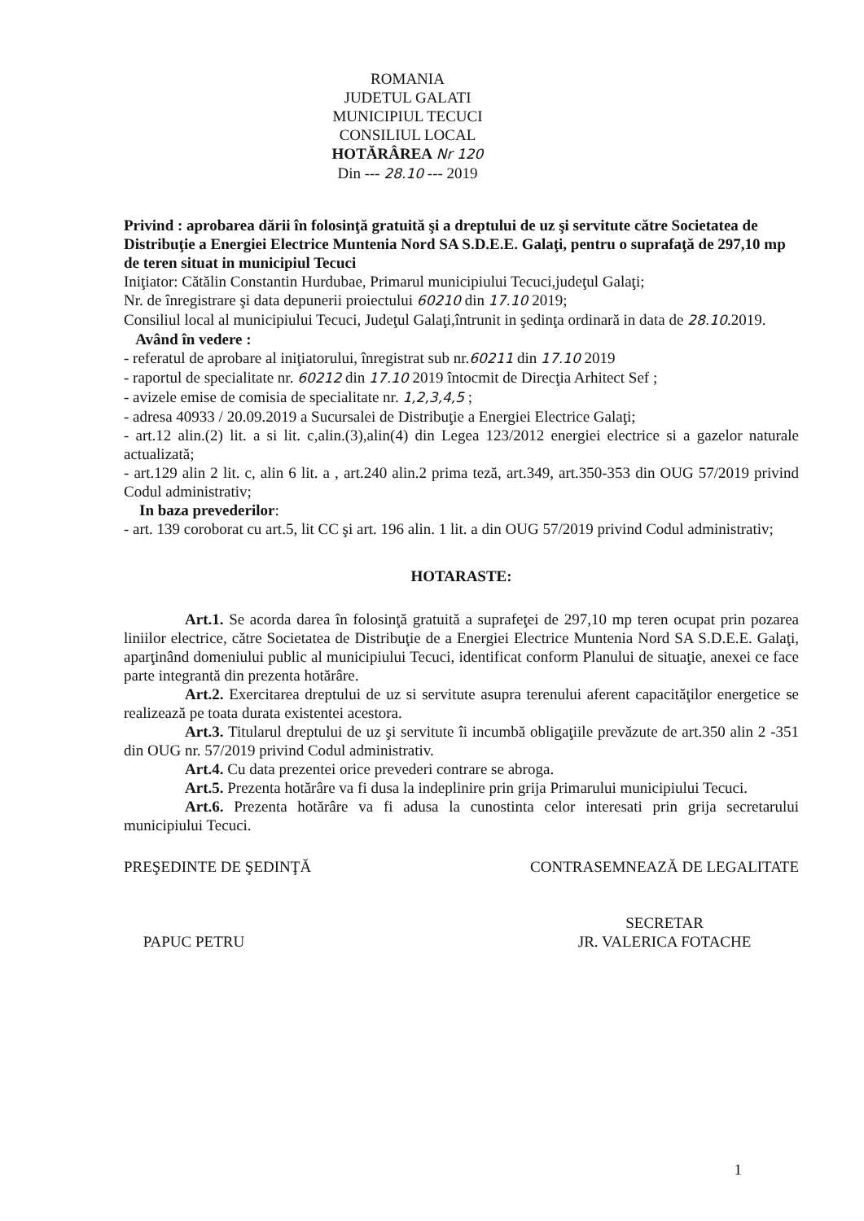ROMANIA
JUDETUL GALATI
MUNICIPIUL TECUCI
CONSILIUL LOCAL
HOTĂRÂREA Nr 120
Din --- 28.10 --- 2019
Privind : aprobarea dării în folosinţă gratuită şi a dreptului de uz şi servitute către Societatea de Distribuţie a Energiei Electrice Muntenia Nord SA S.D.E.E. Galaţi, pentru o suprafaţă de 297,10 mp de teren situat in municipiul Tecuci
Iniţiator: Cătălin Constantin Hurdubae, Primarul municipiului Tecuci,judeţul Galaţi;
Nr. de înregistrare şi data depunerii proiectului 60210 din 17.10 2019;
Consiliul local al municipiului Tecuci, Judeţul Galaţi,întrunit in şedinţa ordinară in data de 28.10.2019.
Având în vedere :
- referatul de aprobare al iniţiatorului, înregistrat sub nr.60211 din 17.10 2019
- raportul de specialitate nr. 60212 din 17.10 2019 întocmit de Direcţia Arhitect Sef ;
- avizele emise de comisia de specialitate nr. 1,2,3,4,5 ;
- adresa 40933 / 20.09.2019 a Sucursalei de Distribuţie a Energiei Electrice Galaţi;
- art.12 alin.(2) lit. a si lit. c,alin.(3),alin(4) din Legea 123/2012 energiei electrice si a gazelor naturale actualizată;
- art.129 alin 2 lit. c, alin 6 lit. a , art.240 alin.2 prima teză, art.349, art.350-353 din OUG 57/2019 privind Codul administrativ;
In baza prevederilor:
- art. 139 coroborat cu art.5, lit CC şi art. 196 alin. 1 lit. a din OUG 57/2019 privind Codul administrativ;
HOTARASTE:
Art.1. Se acorda darea în folosinţă gratuită a suprafeţei de 297,10 mp teren ocupat prin pozarea liniilor electrice, către Societatea de Distribuţie de a Energiei Electrice Muntenia Nord SA S.D.E.E. Galaţi, aparţinând domeniului public al municipiului Tecuci, identificat conform Planului de situaţie, anexei ce face parte integrantă din prezenta hotărâre.
Art.2. Exercitarea dreptului de uz si servitute asupra terenului aferent capacităţilor energetice se realizează pe toata durata existentei acestora.
Art.3. Titularul dreptului de uz şi servitute îi incumbă obligaţiile prevăzute de art.350 alin 2 -351 din OUG nr. 57/2019 privind Codul administrativ.
Art.4. Cu data prezentei orice prevederi contrare se abroga.
Art.5. Prezenta hotărâre va fi dusa la indeplinire prin grija Primarului municipiului Tecuci.
Art.6. Prezenta hotărâre va fi adusa la cunostinta celor interesati prin grija secretarului municipiului Tecuci.
PREŞEDINTE DE ŞEDINŢĂ
PAPUC PETRU
CONTRASEMNEAZĂ DE LEGALITATE
SECRETAR
JR. VALERICA FOTACHE
1